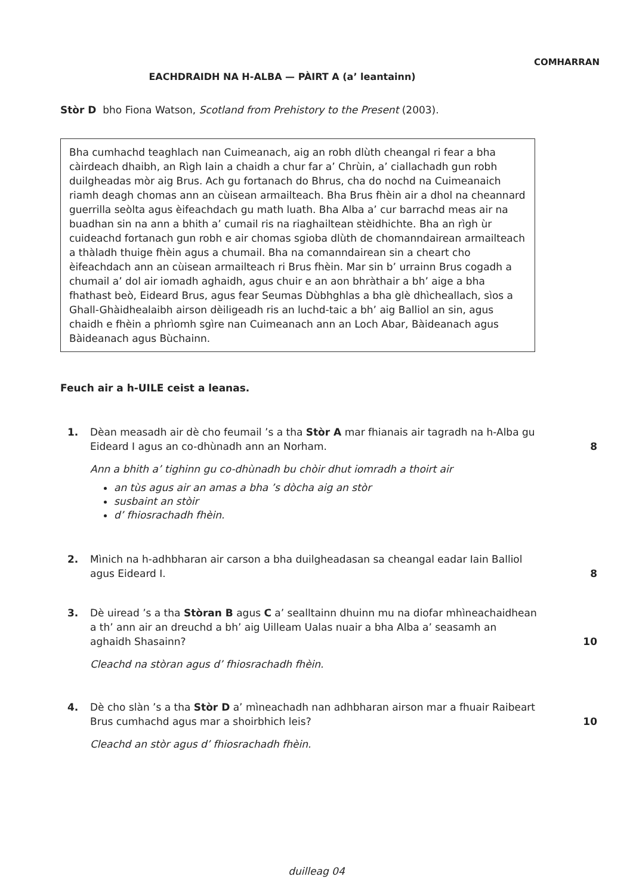COMHARRAN
EACHDRAIDH NA H-ALBA — PÀIRT A (a’ leantainn)
Stòr D bho Fiona Watson, Scotland from Prehistory to the Present (2003).
Bha cumhachd teaghlach nan Cuimeanach, aig an robh dlùth cheangal ri fear a bha càirdeach dhaibh, an Rìgh Iain a chaidh a chur far a’ Chrùin, a’ ciallachadh gun robh duilgheadas mòr aig Brus. Ach gu fortanach do Bhrus, cha do nochd na Cuimeanaich riamh deagh chomas ann an cùisean armailteach. Bha Brus fhèin air a dhol na cheannard guerrilla seòlta agus èifeachdach gu math luath. Bha Alba a’ cur barrachd meas air na buadhan sin na ann a bhith a’ cumail ris na riaghailtean stèidhichte. Bha an rìgh ùr cuideachd fortanach gun robh e air chomas sgioba dlùth de chomanndairean armailteach a thàladh thuige fhèin agus a chumail. Bha na comanndairean sin a cheart cho èifeachdach ann an cùisean armailteach ri Brus fhèin. Mar sin b’ urrainn Brus cogadh a chumail a’ dol air iomadh aghaidh, agus chuir e an aon bhràthair a bh’ aige a bha fhathast beò, Eideard Brus, agus fear Seumas Dùbhghlas a bha glè dhìcheallach, sìos a Ghall-Ghàidhealaibh airson dèiligeadh ris an luchd-taic a bh’ aig Balliol an sin, agus chaidh e fhèin a phrìomh sgìre nan Cuimeanach ann an Loch Abar, Bàideanach agus Bàideanach agus Bùchainn.
Feuch air a h-UILE ceist a leanas.
1. Dèan measadh air dè cho feumail ’s a tha Stòr A mar fhianais air tagradh na h-Alba gu Eideard I agus an co-dhùnadh ann an Norham.
Ann a bhith a’ tighinn gu co-dhùnadh bu chòir dhut iomradh a thoirt air
an tùs agus air an amas a bha ’s dòcha aig an stòr
susbaint an stòir
d’ fhiosrachadh fhèin.
8
2. Mìnich na h-adhbharan air carson a bha duilgheadasan sa cheangal eadar Iain Balliol agus Eideard I.
8
3. Dè uiread ’s a tha Stòran B agus C a’ sealltainn dhuinn mu na diofar mhìneachaidhean a th’ ann air an dreuchd a bh’ aig Uilleam Ualas nuair a bha Alba a’ seasamh an aghaidh Shasainn?
Cleachd na stòran agus d’ fhiosrachadh fhèin.
10
4. Dè cho slàn ’s a tha Stòr D a’ mìneachadh nan adhbharan airson mar a fhuair Raibeart Brus cumhachd agus mar a shoirbhich leis?
Cleachd an stòr agus d’ fhiosrachadh fhèin.
10
duilleag 04